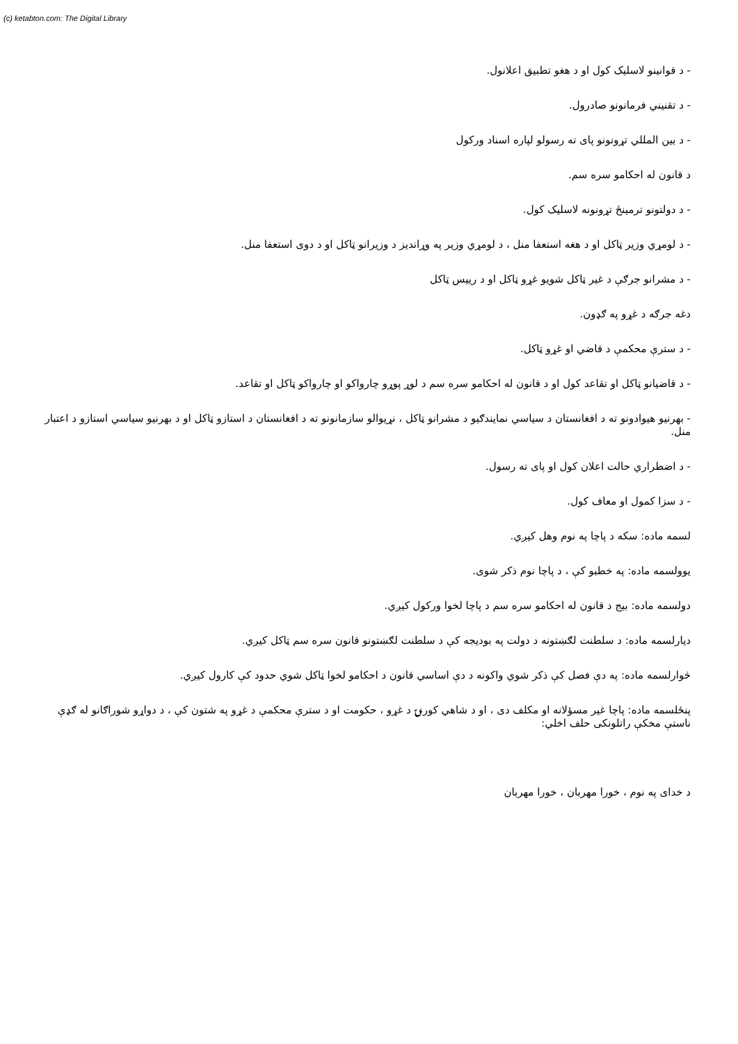(c) ketabton.com: The Digital Library
- د قوانینو لاسلیک کول او د هغو تطبیق اعلانول.
- د تقنیني فرمانونو صادرول.
- د بین المللي تړونونو پای ته رسولو لپاره اسناد ورکول
د قانون له احکامو سره سم.
- د دولتونو ترمینځ تړونونه لاسلیک کول.
- د لومړي وزیر ټاکل او د هغه استعفا منل ، د لومړي وزیر په وړاندیز د وزیرانو ټاکل او د دوی استعفا منل.
- د مشرانو جرګې د غیر ټاکل شویو غړو ټاکل او د رییس ټاکل
دغه جرګه د غړو په ګډون.
- د سترې محکمې د قاضي او غړو ټاکل.
- د قاضیانو ټاکل او تقاعد کول او د قانون له احکامو سره سم د لوړ پوړو چارواکو او چارواکو ټاکل او تقاعد.
- بهرنیو هیوادونو ته د افغانستان د سیاسي نمایندګیو د مشرانو ټاکل ، نړیوالو سازمانونو ته د افغانستان د استازو ټاکل او د بهرنیو سیاسي استازو د اعتبار منل.
- د اضطراري حالت اعلان کول او پای ته رسول.
- د سزا کمول او معاف کول.
لسمه ماده: سکه د پاچا په نوم وهل کیږي.
یوولسمه ماده: په خطبو کې ، د پاچا نوم ذکر شوی.
دولسمه ماده: بیج د قانون له احکامو سره سم د پاچا لخوا ورکول کیږي.
دیارلسمه ماده: د سلطنت لګښتونه د دولت په بودیجه کې د سلطنت لګښتونو قانون سره سم ټاکل کیږي.
څوارلسمه ماده: په دې فصل کې ذکر شوي واکونه د دې اساسي قانون د احکامو لخوا ټاکل شوي حدود کې کارول کیږي.
پنځلسمه ماده: پاچا غیر مسؤلانه او مکلف دی ، او د شاهي کورنۍ د غړو ، حکومت او د سترې محکمې د غړو په شتون کې ، د دواړو شوراګانو له ګډې ناستې مخکې راتلونکی حلف اخلي:
د خدای په نوم ، خورا مهربان ، خورا مهربان